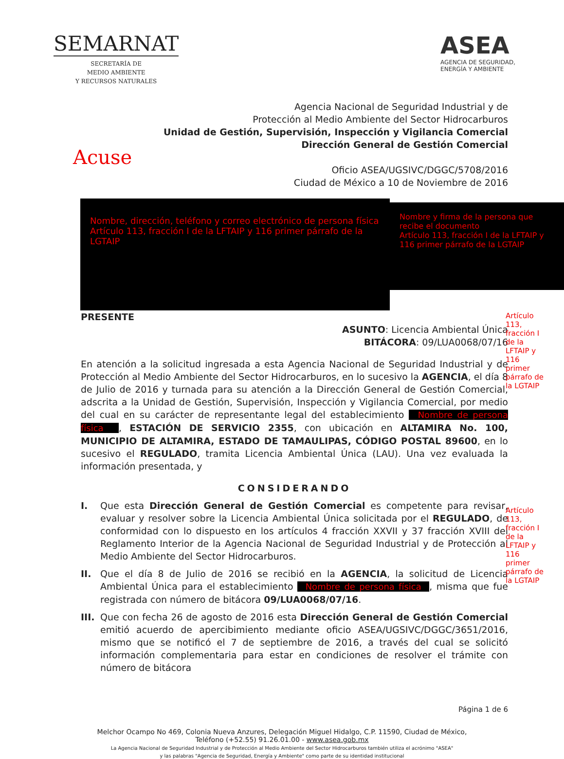SEMARNAT
SECRETARÍA DE
MEDIO AMBIENTE
Y RECURSOS NATURALES
ASEA
AGENCIA DE SEGURIDAD,
ENERGÍA Y AMBIENTE
Agencia Nacional de Seguridad Industrial y de
Protección al Medio Ambiente del Sector Hidrocarburos
Unidad de Gestión, Supervisión, Inspección y Vigilancia Comercial
Dirección General de Gestión Comercial
Oficio ASEA/UGSIVC/DGGC/5708/2016
Ciudad de México a 10 de Noviembre de 2016
Acuse
Nombre, dirección, teléfono y correo electrónico de persona física
Artículo 113, fracción I de la LFTAIP y 116 primer párrafo de la LGTAIP
Nombre y firma de la persona que recibe el documento
Artículo 113, fracción I de la LFTAIP y 116 primer párrafo de la LGTAIP
PRESENTE
ASUNTO: Licencia Ambiental Única
BITÁCORA: 09/LUA0068/07/16
En atención a la solicitud ingresada a esta Agencia Nacional de Seguridad Industrial y de Protección al Medio Ambiente del Sector Hidrocarburos, en lo sucesivo la AGENCIA, el día 8 de Julio de 2016 y turnada para su atención a la Dirección General de Gestión Comercial, adscrita a la Unidad de Gestión, Supervisión, Inspección y Vigilancia Comercial, por medio del cual en su carácter de representante legal del establecimiento Nombre de persona física , ESTACIÓN DE SERVICIO 2355, con ubicación en ALTAMIRA No. 100, MUNICIPIO DE ALTAMIRA, ESTADO DE TAMAULIPAS, CÓDIGO POSTAL 89600, en lo sucesivo el REGULADO, tramita Licencia Ambiental Única (LAU). Una vez evaluada la información presentada, y
CONSIDERANDO
I. Que esta Dirección General de Gestión Comercial es competente para revisar, evaluar y resolver sobre la Licencia Ambiental Única solicitada por el REGULADO, de conformidad con lo dispuesto en los artículos 4 fracción XXVII y 37 fracción XVIII del Reglamento Interior de la Agencia Nacional de Seguridad Industrial y de Protección al Medio Ambiente del Sector Hidrocarburos.
II. Que el día 8 de Julio de 2016 se recibió en la AGENCIA, la solicitud de Licencia Ambiental Única para el establecimiento Nombre de persona física , misma que fue registrada con número de bitácora 09/LUA0068/07/16.
III.
Que con fecha 26 de agosto de 2016 esta Dirección General de Gestión Comercial emitió acuerdo de apercibimiento mediante oficio ASEA/UGSIVC/DGGC/3651/2016, mismo que se notificó el 7 de septiembre de 2016, a través del cual se solicitó información complementaria para estar en condiciones de resolver el trámite con número de bitácora
Página 1 de 6
Artículo 113, fracción I de la LFTAIP y 116 primer párrafo de la LGTAIP
Artículo 113, fracción I de la LFTAIP y 116 primer párrafo de la LGTAIP
Melchor Ocampo No 469, Colonia Nueva Anzures, Delegación Miguel Hidalgo, C.P. 11590, Ciudad de México,
Teléfono (+52.55) 91.26.01.00 - www.asea.gob.mx
La Agencia Nacional de Seguridad Industrial y de Protección al Medio Ambiente del Sector Hidrocarburos también utiliza el acrónimo "ASEA"
y las palabras "Agencia de Seguridad, Energía y Ambiente" como parte de su identidad institucional